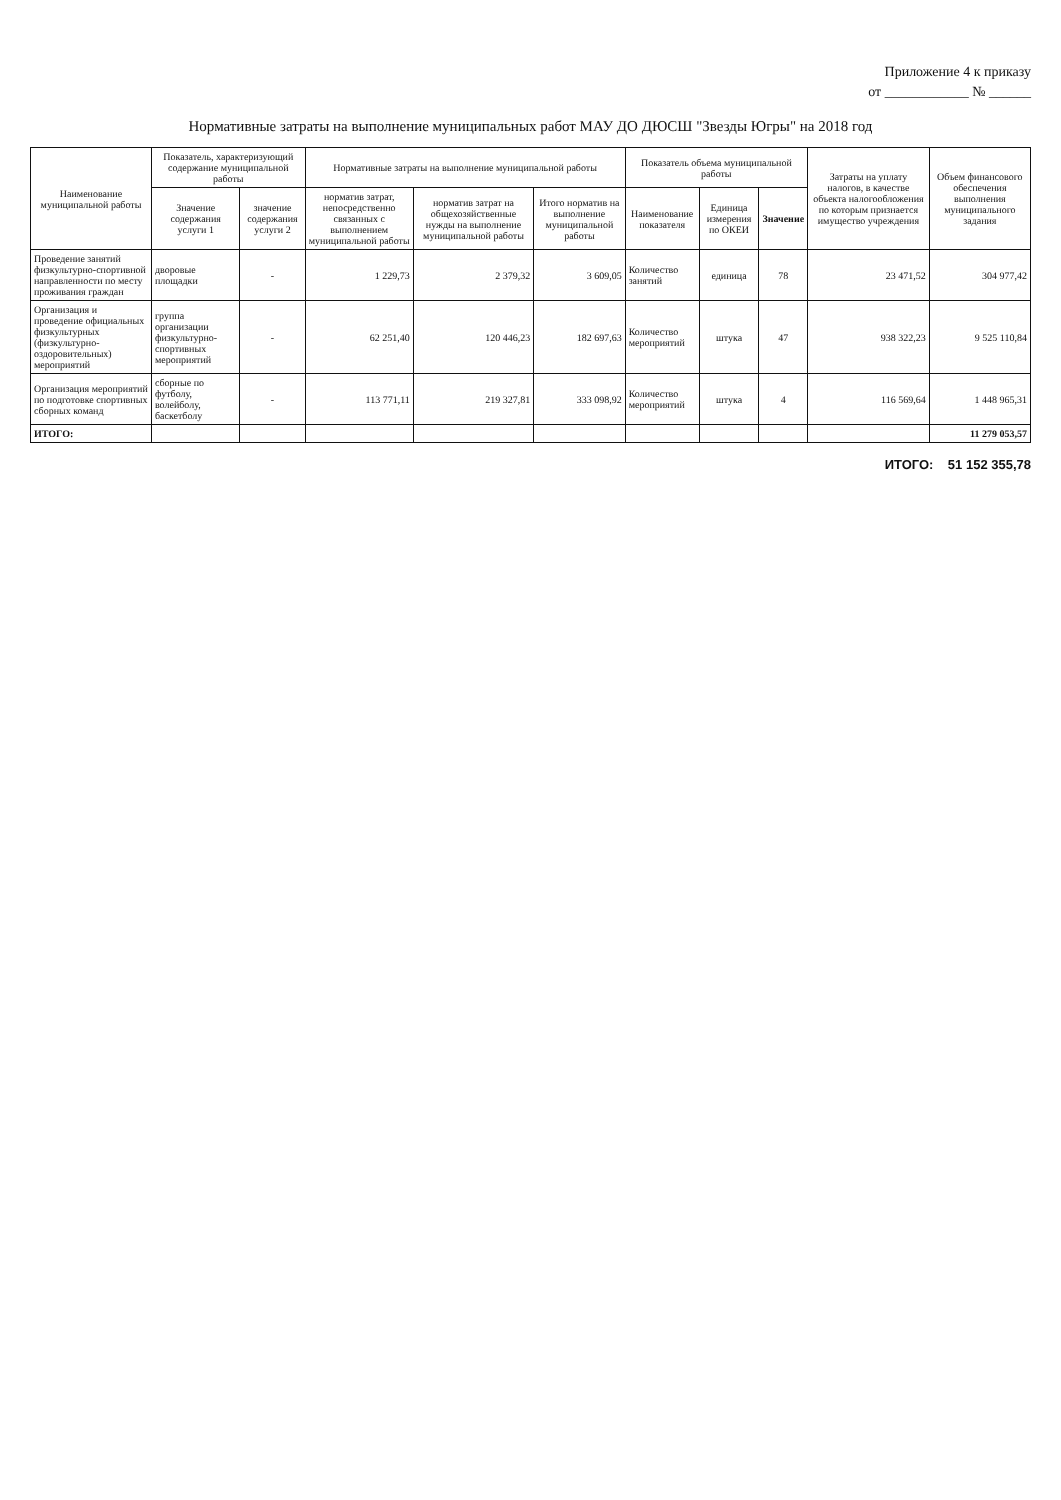Приложение 4 к приказу
от ____________ № ______
Нормативные затраты на выполнение муниципальных работ МАУ ДО ДЮСШ "Звезды Югры" на 2018 год
| Наименование муниципальной работы | Показатель, характеризующий содержание муниципальной работы | | Нормативные затраты на выполнение муниципальной работы | | | Показатель объема муниципальной работы | | | Затраты на уплату налогов, в качестве объекта налогообложения по которым признается имущество учреждения | Объем финансового обеспечения выполнения муниципального задания |
| --- | --- | --- | --- | --- | --- | --- | --- | --- | --- | --- |
| | Значение содержания услуги 1 | значение содержания услуги 2 | норматив затрат, непосредственно связанных с выполнением муниципальной работы | норматив затрат на общехозяйственные нужды на выполнение муниципальной работы | Итого норматив на выполнение муниципальной работы | Наименование показателя | Единица измерения по ОКЕИ | Значение | | |
| Проведение занятий физкультурно-спортивной направленности по месту проживания граждан | дворовые площадки | - | 1 229,73 | 2 379,32 | 3 609,05 | Количество занятий | единица | 78 | 23 471,52 | 304 977,42 |
| Организация и проведение официальных физкультурных (физкультурно-оздоровительных) мероприятий | группа организации физкультурно-спортивных мероприятий | - | 62 251,40 | 120 446,23 | 182 697,63 | Количество мероприятий | штука | 47 | 938 322,23 | 9 525 110,84 |
| Организация мероприятий по подготовке спортивных сборных команд | сборные по футболу, волейболу, баскетболу | - | 113 771,11 | 219 327,81 | 333 098,92 | Количество мероприятий | штука | 4 | 116 569,64 | 1 448 965,31 |
| ИТОГО: | | | | | | | | | | 11 279 053,57 |
ИТОГО: 51 152 355,78